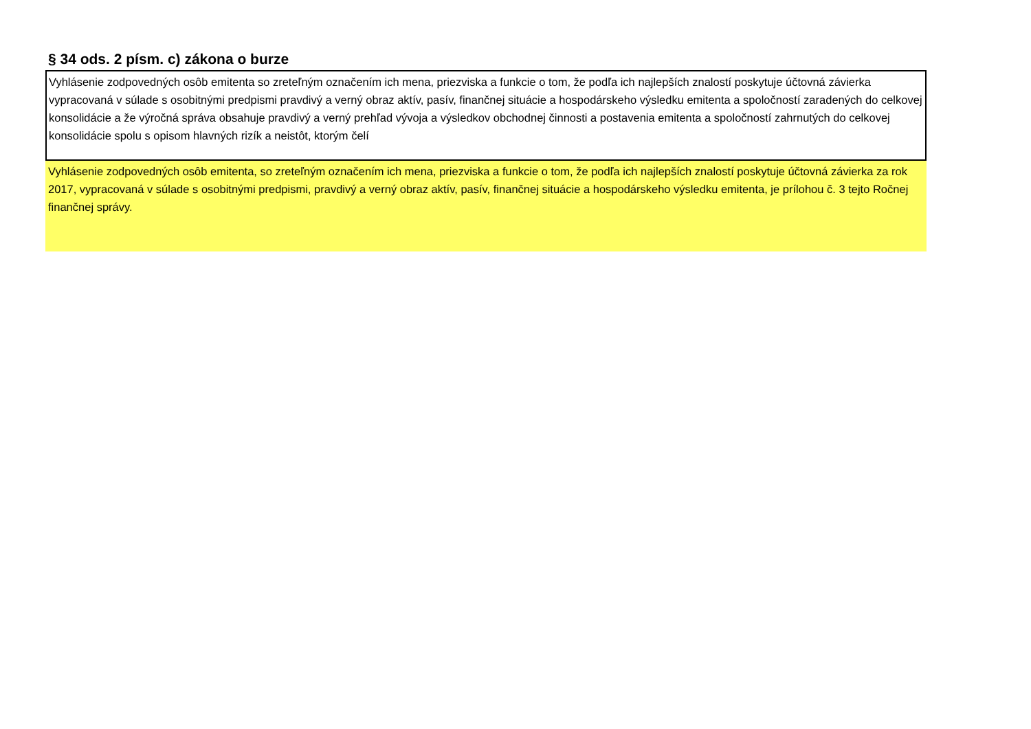§ 34 ods. 2 písm. c) zákona o burze
Vyhlásenie zodpovedných osôb emitenta so zreteľným označením ich mena, priezviska a funkcie o tom, že podľa ich najlepších znalostí poskytuje účtovná závierka vypracovaná v súlade s osobitnými predpismi pravdivý a verný obraz aktív, pasív, finančnej situácie a hospodárskeho výsledku emitenta a spoločností zaradených do celkovej konsolidácie a že výročná správa obsahuje pravdivý a verný prehľad vývoja a výsledkov obchodnej činnosti a postavenia emitenta a spoločností zahrnutých do celkovej konsolidácie spolu s opisom hlavných rizík a neistôt, ktorým čelí
Vyhlásenie zodpovedných osôb emitenta, so zreteľným označením ich mena, priezviska a funkcie o tom, že podľa ich najlepších znalostí poskytuje účtovná závierka za rok 2017, vypracovaná v súlade s osobitnými predpismi, pravdivý a verný obraz aktív, pasív, finančnej situácie a hospodárskeho výsledku emitenta, je prílohou č. 3 tejto Ročnej finančnej správy.